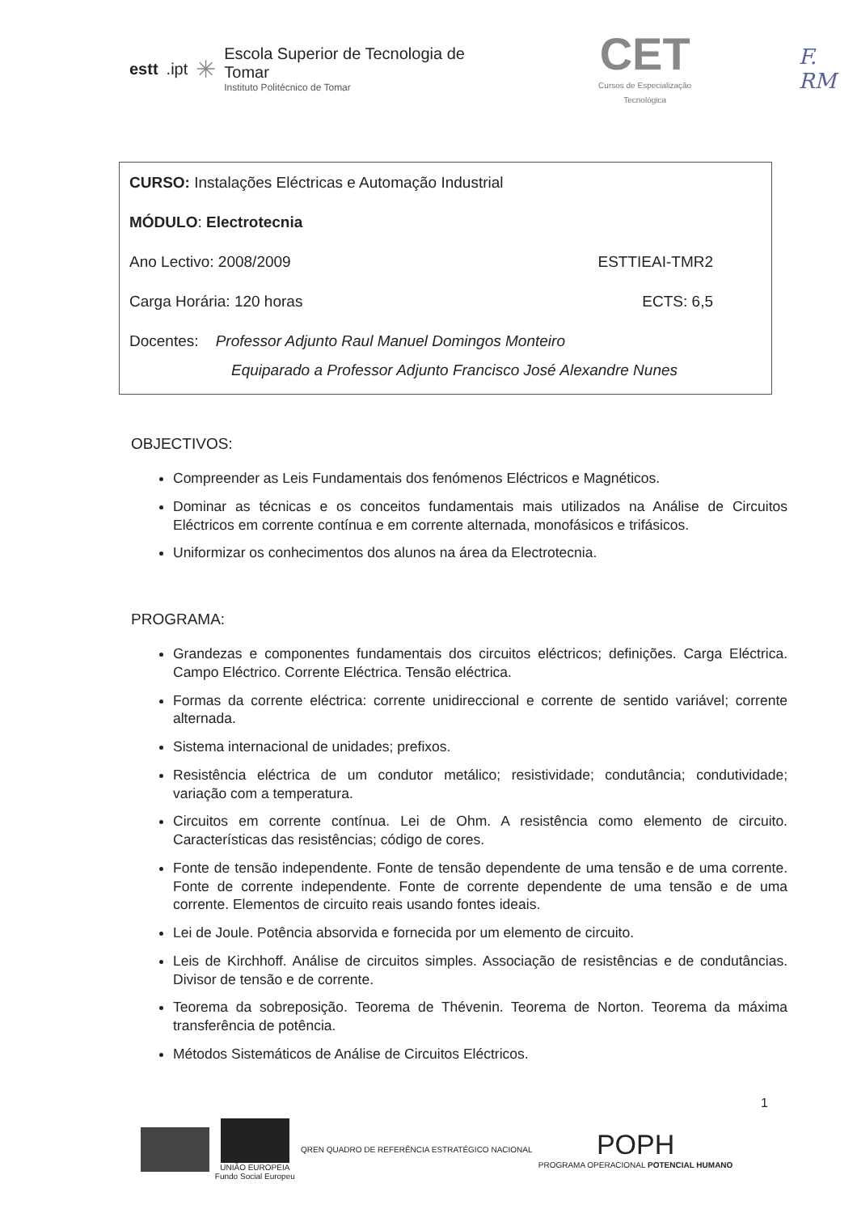estt.ipt ✳
Escola Superior de Tecnologia de Tomar
Instituto Politécnico de Tomar
CET
Cursos de Especialização Tecnológica
F. RM
CURSO: Instalações Eléctricas e Automação Industrial
MÓDULO: Electrotecnia
Ano Lectivo: 2008/2009 ESTTIEAI-TMR2
Carga Horária: 120 horas ECTS: 6,5
Docentes: Professor Adjunto Raul Manuel Domingos Monteiro
Equiparado a Professor Adjunto Francisco José Alexandre Nunes
OBJECTIVOS:
Compreender as Leis Fundamentais dos fenómenos Eléctricos e Magnéticos.
Dominar as técnicas e os conceitos fundamentais mais utilizados na Análise de Circuitos Eléctricos em corrente contínua e em corrente alternada, monofásicos e trifásicos.
Uniformizar os conhecimentos dos alunos na área da Electrotecnia.
PROGRAMA:
Grandezas e componentes fundamentais dos circuitos eléctricos; definições. Carga Eléctrica. Campo Eléctrico. Corrente Eléctrica. Tensão eléctrica.
Formas da corrente eléctrica: corrente unidireccional e corrente de sentido variável; corrente alternada.
Sistema internacional de unidades; prefixos.
Resistência eléctrica de um condutor metálico; resistividade; condutância; condutividade; variação com a temperatura.
Circuitos em corrente contínua. Lei de Ohm. A resistência como elemento de circuito. Características das resistências; código de cores.
Fonte de tensão independente. Fonte de tensão dependente de uma tensão e de uma corrente. Fonte de corrente independente. Fonte de corrente dependente de uma tensão e de uma corrente. Elementos de circuito reais usando fontes ideais.
Lei de Joule. Potência absorvida e fornecida por um elemento de circuito.
Leis de Kirchhoff. Análise de circuitos simples. Associação de resistências e de condutâncias. Divisor de tensão e de corrente.
Teorema da sobreposição. Teorema de Thévenin. Teorema de Norton. Teorema da máxima transferência de potência.
Métodos Sistemáticos de Análise de Circuitos Eléctricos.
1
UNIÃO EUROPEIA
Fundo Social Europeu
QREN QUADRO DE REFERÊNCIA ESTRATÉGICO NACIONAL
POPH
PROGRAMA OPERACIONAL POTENCIAL HUMANO